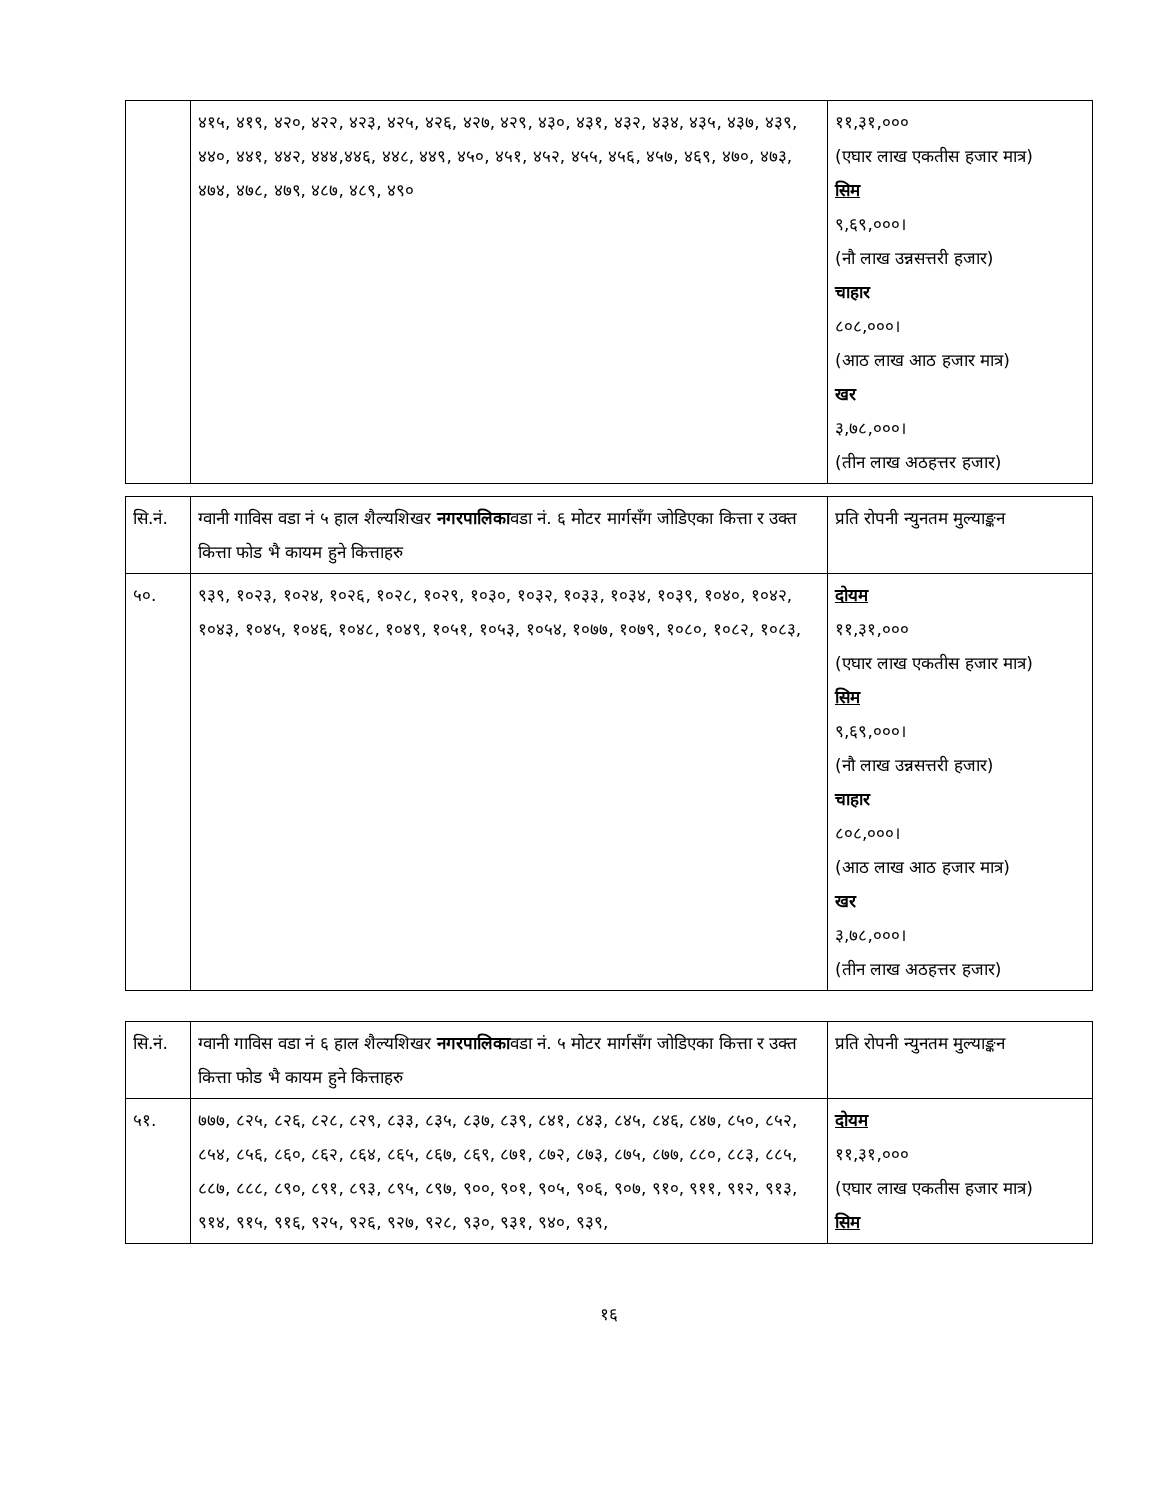| | ४१५, ४१९, ४२०, ४२२, ४२३, ४२५, ४२६, ४२७, ४२९, ४३०, ४३१, ४३२, ४३४, ४३५, ४३७, ४३९, ४४०, ४४१, ४४२, ४४४,४४६, ४४८, ४४९, ४५०, ४५१, ४५२, ४५५, ४५६, ४५७, ४६९, ४७०, ४७३, ४७४, ४७८, ४७९, ४८७, ४८९, ४९० | ११,३१,००० (एघार लाख एकतीस हजार मात्र) सिम ९,६९,०००। (नौ लाख उन्नसत्तरी हजार) चाहार ८०८,०००। (आठ लाख आठ हजार मात्र) खर ३,७८,०००। (तीन लाख अठहत्तर हजार) |
| सि.नं. | ग्वानी गाविस वडा नं ५ हाल शैल्यशिखर नगरपालिका वडा नं. ६ मोटर मार्गसँग जोडिएका कित्ता र उक्त कित्ता फोड भै कायम हुने कित्ताहरु | प्रति रोपनी न्युनतम मुल्याङ्कन |
| --- | --- | --- |
| ५०. | ९३९, १०२३, १०२४, १०२६, १०२८, १०२९, १०३०, १०३२, १०३३, १०३४, १०३९, १०४०, १०४२, १०४३, १०४५, १०४६, १०४८, १०४९, १०५१, १०५३, १०५४, १०७७, १०७९, १०८०, १०८२, १०८३, | दोयम ११,३१,००० (एघार लाख एकतीस हजार मात्र) सिम ९,६९,०००। (नौ लाख उन्नसत्तरी हजार) चाहार ८०८,०००। (आठ लाख आठ हजार मात्र) खर ३,७८,०००। (तीन लाख अठहत्तर हजार) |
| सि.नं. | ग्वानी गाविस वडा नं ६ हाल शैल्यशिखर नगरपालिका वडा नं. ५ मोटर मार्गसँग जोडिएका कित्ता र उक्त कित्ता फोड भै कायम हुने कित्ताहरु | प्रति रोपनी न्युनतम मुल्याङ्कन |
| --- | --- | --- |
| ५१. | ७७७, ८२५, ८२६, ८२८, ८२९, ८३३, ८३५, ८३७, ८३९, ८४१, ८४३, ८४५, ८४६, ८४७, ८५०, ८५२, ८५४, ८५६, ८६०, ८६२, ८६४, ८६५, ८६७, ८६९, ८७१, ८७२, ८७३, ८७५, ८७७, ८८०, ८८३, ८८५, ८८७, ८८८, ८९०, ८९१, ८९३, ८९५, ८९७, ९००, ९०१, ९०५, ९०६, ९०७, ९१०, ९११, ९१२, ९१३, ९१४, ९१५, ९१६, ९२५, ९२६, ९२७, ९२८, ९३०, ९३१, ९४०, ९३९, | दोयम ११,३१,००० (एघार लाख एकतीस हजार मात्र) सिम |
१६